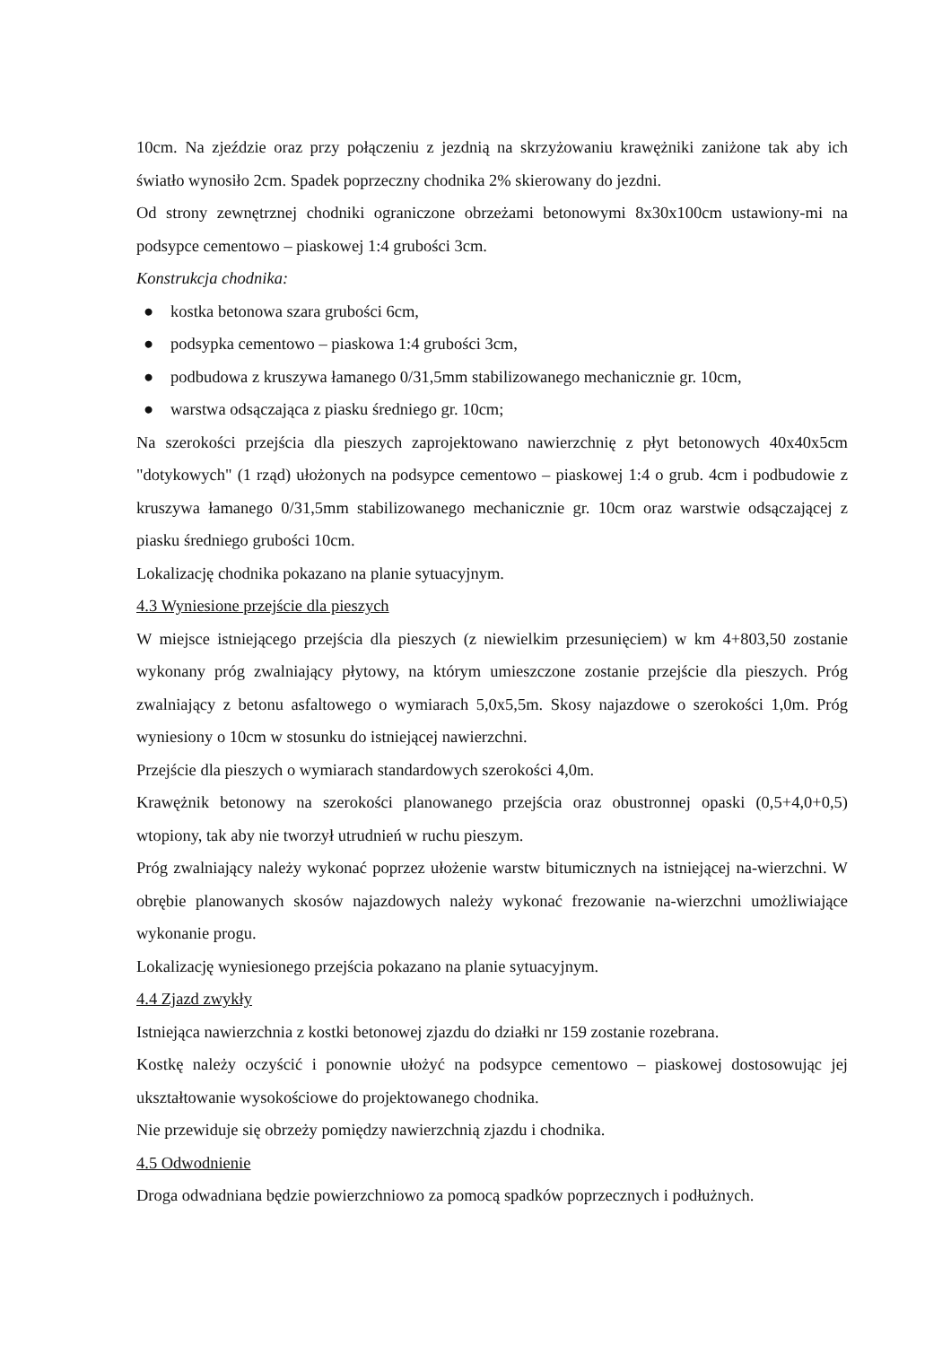10cm. Na zjeździe oraz przy połączeniu z jezdnią na skrzyżowaniu krawężniki zaniżone tak aby ich światło wynosiło 2cm. Spadek poprzeczny chodnika 2% skierowany do jezdni.
Od strony zewnętrznej chodniki ograniczone obrzeżami betonowymi 8x30x100cm ustawiony-mi na podsypce cementowo – piaskowej 1:4 grubości 3cm.
Konstrukcja chodnika:
● kostka betonowa szara grubości 6cm,
● podsypka cementowo – piaskowa 1:4 grubości 3cm,
● podbudowa z kruszywa łamanego 0/31,5mm stabilizowanego mechanicznie gr. 10cm,
● warstwa odsączająca z piasku średniego gr. 10cm;
Na szerokości przejścia dla pieszych zaprojektowano nawierzchnię z płyt betonowych 40x40x5cm "dotykowych" (1 rząd) ułożonych na podsypce cementowo – piaskowej 1:4 o grub. 4cm i podbudowie z kruszywa łamanego 0/31,5mm stabilizowanego mechanicznie gr. 10cm oraz warstwie odsączającej z piasku średniego grubości 10cm.
Lokalizację chodnika pokazano na planie sytuacyjnym.
4.3 Wyniesione przejście dla pieszych
W miejsce istniejącego przejścia dla pieszych (z niewielkim przesunięciem) w km 4+803,50 zostanie wykonany próg zwalniający płytowy, na którym umieszczone zostanie przejście dla pieszych. Próg zwalniający z betonu asfaltowego o wymiarach 5,0x5,5m. Skosy najazdowe o szerokości 1,0m. Próg wyniesiony o 10cm w stosunku do istniejącej nawierzchni.
Przejście dla pieszych o wymiarach standardowych szerokości 4,0m.
Krawężnik betonowy na szerokości planowanego przejścia oraz obustronnej opaski (0,5+4,0+0,5) wtopiony, tak aby nie tworzył utrudnień w ruchu pieszym.
Próg zwalniający należy wykonać poprzez ułożenie warstw bitumicznych na istniejącej na-wierzchni. W obrębie planowanych skosów najazdowych należy wykonać frezowanie na-wierzchni umożliwiające wykonanie progu.
Lokalizację wyniesionego przejścia pokazano na planie sytuacyjnym.
4.4 Zjazd zwykły
Istniejąca nawierzchnia z kostki betonowej zjazdu do działki nr 159 zostanie rozebrana.
Kostkę należy oczyścić i ponownie ułożyć na podsypce cementowo – piaskowej dostosowując jej ukształtowanie wysokościowe do projektowanego chodnika.
Nie przewiduje się obrzeży pomiędzy nawierzchnią zjazdu i chodnika.
4.5 Odwodnienie
Droga odwadniana będzie powierzchniowo za pomocą spadków poprzecznych i podłużnych.